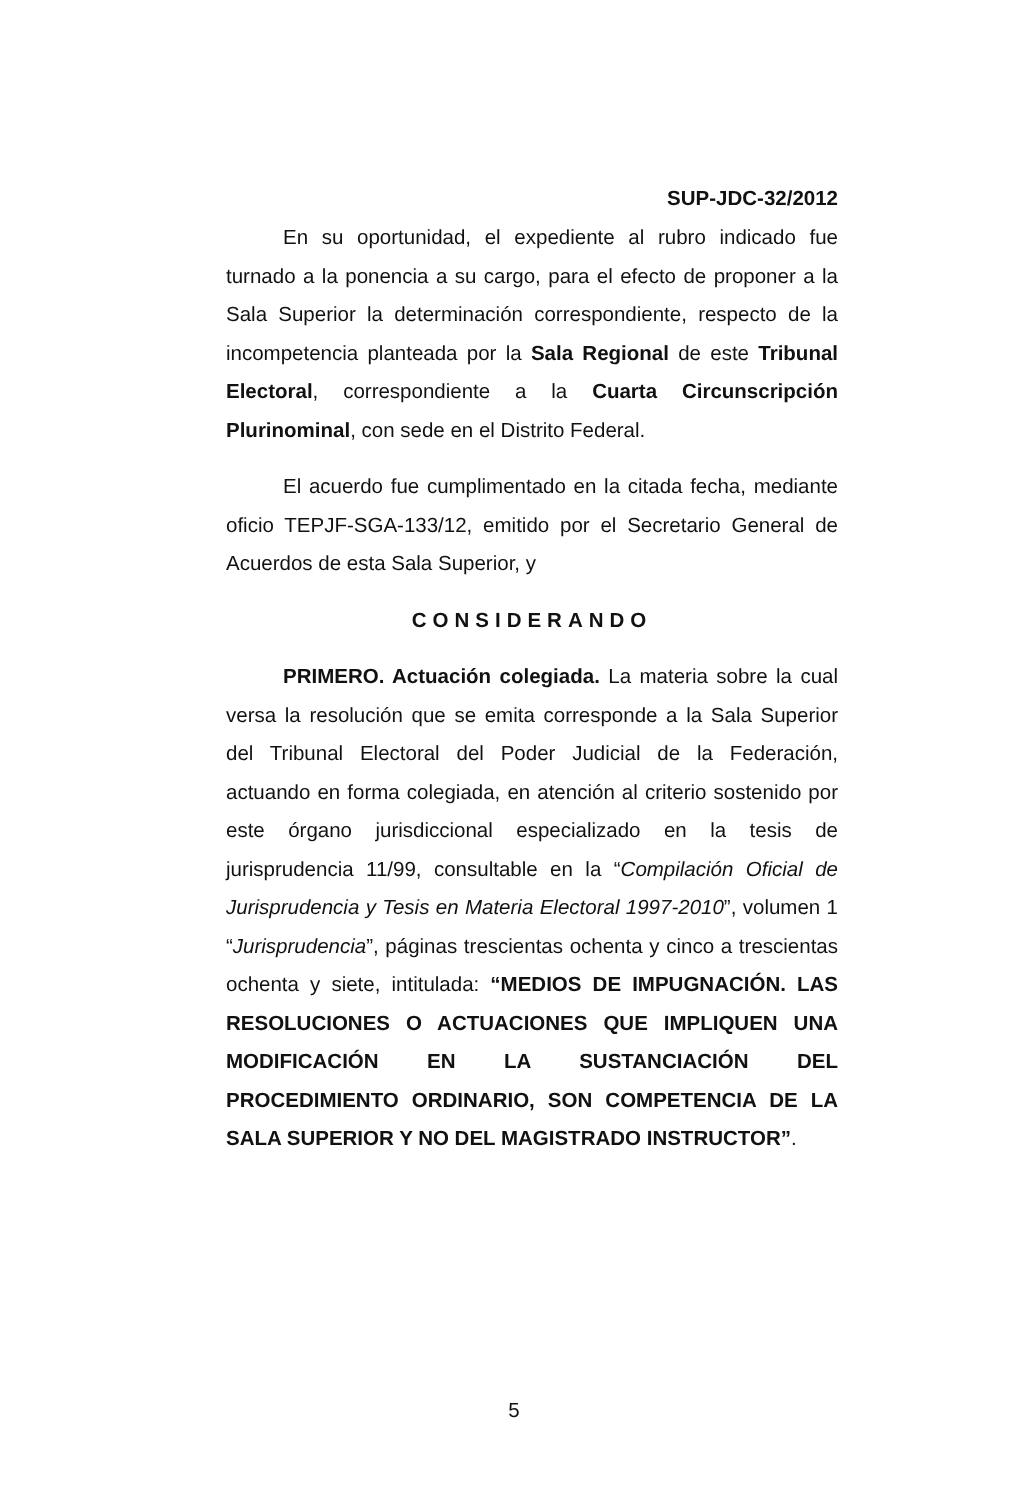SUP-JDC-32/2012
En su oportunidad, el expediente al rubro indicado fue turnado a la ponencia a su cargo, para el efecto de proponer a la Sala Superior la determinación correspondiente, respecto de la incompetencia planteada por la Sala Regional de este Tribunal Electoral, correspondiente a la Cuarta Circunscripción Plurinominal, con sede en el Distrito Federal.
El acuerdo fue cumplimentado en la citada fecha, mediante oficio TEPJF-SGA-133/12, emitido por el Secretario General de Acuerdos de esta Sala Superior, y
CONSIDERANDO
PRIMERO. Actuación colegiada. La materia sobre la cual versa la resolución que se emita corresponde a la Sala Superior del Tribunal Electoral del Poder Judicial de la Federación, actuando en forma colegiada, en atención al criterio sostenido por este órgano jurisdiccional especializado en la tesis de jurisprudencia 11/99, consultable en la “Compilación Oficial de Jurisprudencia y Tesis en Materia Electoral 1997-2010”, volumen 1 “Jurisprudencia”, páginas trescientas ochenta y cinco a trescientas ochenta y siete, intitulada: “MEDIOS DE IMPUGNACIÓN. LAS RESOLUCIONES O ACTUACIONES QUE IMPLIQUEN UNA MODIFICACIÓN EN LA SUSTANCIACIÓN DEL PROCEDIMIENTO ORDINARIO, SON COMPETENCIA DE LA SALA SUPERIOR Y NO DEL MAGISTRADO INSTRUCTOR”.
5